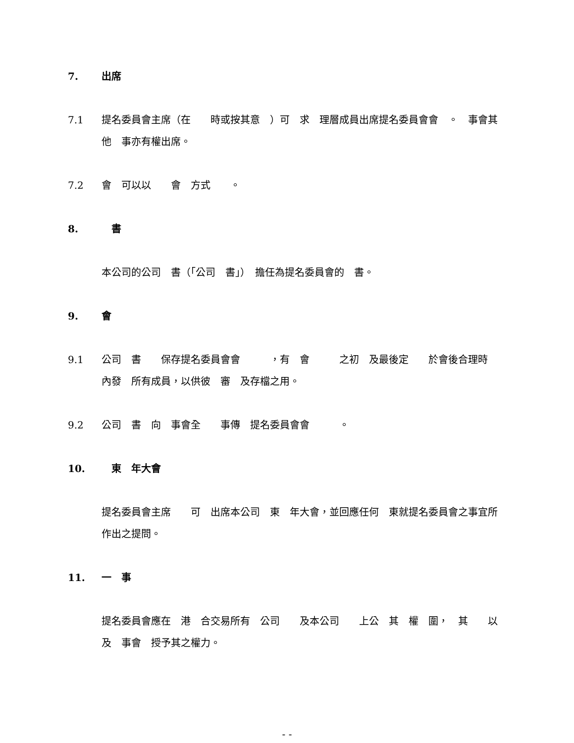7. 出席
7.1 提名委員會主席（在　　時或按其意　）可　求　理層成員出席提名委員會會　。　事會其他　事亦有權出席。
7.2 會　可以以　　會　方式　　。
8.　書
本公司的公司　書（「公司　書」）　擔任為提名委員會的　書。
9. 會
9.1 公司　書　　保存提名委員會會　　　，有　會　　　之初　及最後定　　於會後合理時　內發　所有成員，以供彼　審　及存檔之用。
9.2 公司　書　向　事會全　　事傳　提名委員會會　　　。
10.　東　年大會
提名委員會主席　　可　出席本公司　東　年大會，並回應任何　東就提名委員會之事宜所作出之提問。
11. 一　事
提名委員會應在　港　合交易所有　公司　　及本公司　　上公　其　權　圍，　其　　以及　事會　授予其之權力。
- -